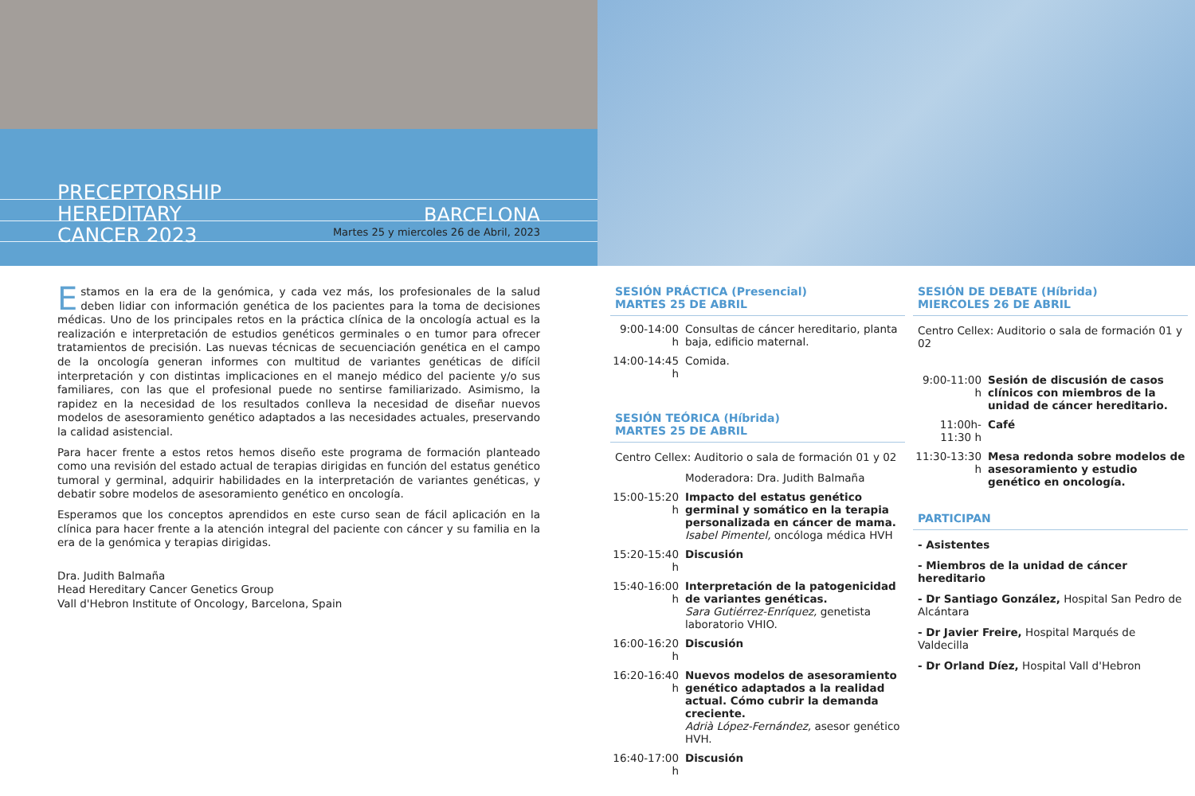PRECEPTORSHIP
HEREDITARY
CANCER 2023
BARCELONA
Martes 25 y miercoles 26 de Abril, 2023
Estamos en la era de la genómica, y cada vez más, los profesionales de la salud deben lidiar con información genética de los pacientes para la toma de decisiones médicas. Uno de los principales retos en la práctica clínica de la oncología actual es la realización e interpretación de estudios genéticos germinales o en tumor para ofrecer tratamientos de precisión. Las nuevas técnicas de secuenciación genética en el campo de la oncología generan informes con multitud de variantes genéticas de difícil interpretación y con distintas implicaciones en el manejo médico del paciente y/o sus familiares, con las que el profesional puede no sentirse familiarizado. Asimismo, la rapidez en la necesidad de los resultados conlleva la necesidad de diseñar nuevos modelos de asesoramiento genético adaptados a las necesidades actuales, preservando la calidad asistencial.
Para hacer frente a estos retos hemos diseño este programa de formación planteado como una revisión del estado actual de terapias dirigidas en función del estatus genético tumoral y germinal, adquirir habilidades en la interpretación de variantes genéticas, y debatir sobre modelos de asesoramiento genético en oncología.
Esperamos que los conceptos aprendidos en este curso sean de fácil aplicación en la clínica para hacer frente a la atención integral del paciente con cáncer y su familia en la era de la genómica y terapias dirigidas.
Dra. Judith Balmaña
Head Hereditary Cancer Genetics Group
Vall d'Hebron Institute of Oncology, Barcelona, Spain
SESIÓN PRÁCTICA (Presencial)
MARTES 25 DE ABRIL
9:00-14:00 h Consultas de cáncer hereditario, planta baja, edificio maternal.
14:00-14:45 h Comida.
SESIÓN TEÓRICA (Híbrida)
MARTES 25 DE ABRIL
Centro Cellex: Auditorio o sala de formación 01 y 02
Moderadora: Dra. Judith Balmaña
15:00-15:20 h Impacto del estatus genético germinal y somático en la terapia personalizada en cáncer de mama.
Isabel Pimentel, oncóloga médica HVH
15:20-15:40 h Discusión
15:40-16:00 h Interpretación de la patogenicidad de variantes genéticas.
Sara Gutiérrez-Enríquez, genetista laboratorio VHIO.
16:00-16:20 h Discusión
16:20-16:40 h Nuevos modelos de asesoramiento genético adaptados a la realidad actual. Cómo cubrir la demanda creciente.
Adrià López-Fernández, asesor genético HVH.
16:40-17:00 h Discusión
SESIÓN DE DEBATE (Híbrida)
MIERCOLES 26 DE ABRIL
Centro Cellex: Auditorio o sala de formación 01 y 02
9:00-11:00 h Sesión de discusión de casos clínicos con miembros de la unidad de cáncer hereditario.
11:00h-11:30 h Café
11:30-13:30 h Mesa redonda sobre modelos de asesoramiento y estudio genético en oncología.
PARTICIPAN
- Asistentes
- Miembros de la unidad de cáncer hereditario
- Dr Santiago González, Hospital San Pedro de Alcántara
- Dr Javier Freire, Hospital Marqués de Valdecilla
- Dr Orland Díez, Hospital Vall d'Hebron